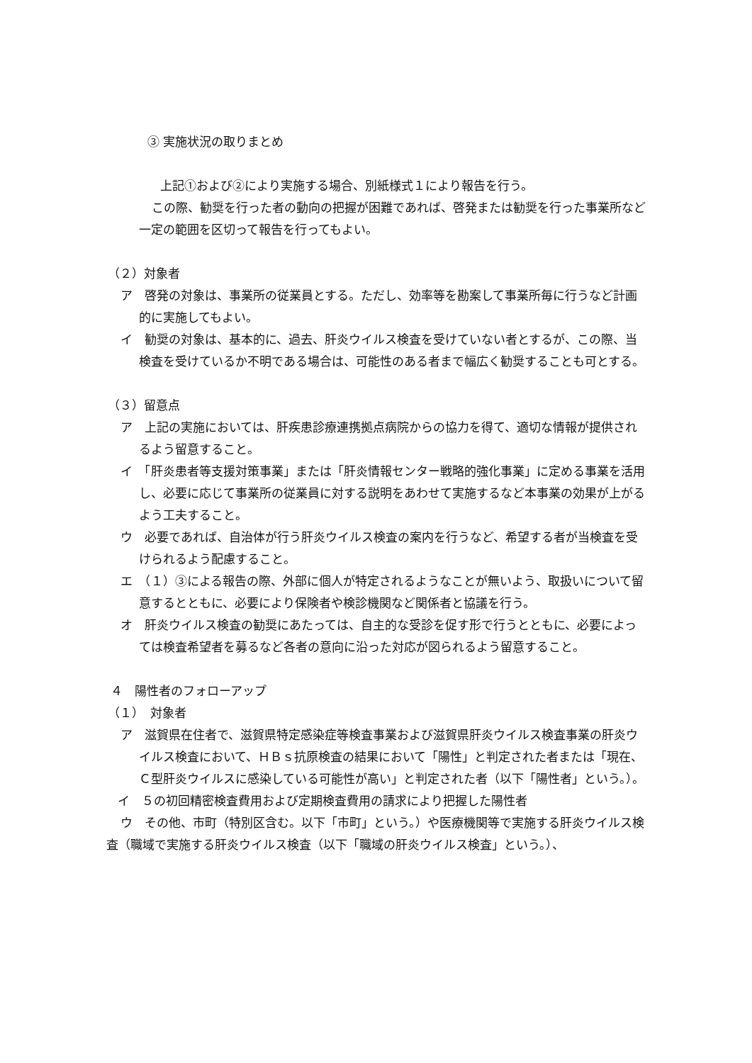③ 実施状況の取りまとめ
上記①および②により実施する場合、別紙様式１により報告を行う。
この際、勧奨を行った者の動向の把握が困難であれば、啓発または勧奨を行った事業所など一定の範囲を区切って報告を行ってもよい。
（２）対象者
ア　啓発の対象は、事業所の従業員とする。ただし、効率等を勘案して事業所毎に行うなど計画的に実施してもよい。
イ　勧奨の対象は、基本的に、過去、肝炎ウイルス検査を受けていない者とするが、この際、当検査を受けているか不明である場合は、可能性のある者まで幅広く勧奨することも可とする。
（３）留意点
ア　上記の実施においては、肝疾患診療連携拠点病院からの協力を得て、適切な情報が提供されるよう留意すること。
イ　「肝炎患者等支援対策事業」または「肝炎情報センター戦略的強化事業」に定める事業を活用し、必要に応じて事業所の従業員に対する説明をあわせて実施するなど本事業の効果が上がるよう工夫すること。
ウ　必要であれば、自治体が行う肝炎ウイルス検査の案内を行うなど、希望する者が当検査を受けられるよう配慮すること。
エ　（１）③による報告の際、外部に個人が特定されるようなことが無いよう、取扱いについて留意するとともに、必要により保険者や検診機関など関係者と協議を行う。
オ　肝炎ウイルス検査の勧奨にあたっては、自主的な受診を促す形で行うとともに、必要によっては検査希望者を募るなど各者の意向に沿った対応が図られるよう留意すること。
４　陽性者のフォローアップ
（１）　対象者
ア　滋賀県在住者で、滋賀県特定感染症等検査事業および滋賀県肝炎ウイルス検査事業の肝炎ウイルス検査において、ＨＢｓ抗原検査の結果において「陽性」と判定された者または「現在、Ｃ型肝炎ウイルスに感染している可能性が高い」と判定された者（以下「陽性者」という。）。
イ　５の初回精密検査費用および定期検査費用の請求により把握した陽性者
ウ　その他、市町（特別区含む。以下「市町」という。）や医療機関等で実施する肝炎ウイルス検査（職域で実施する肝炎ウイルス検査（以下「職域の肝炎ウイルス検査」という。）、